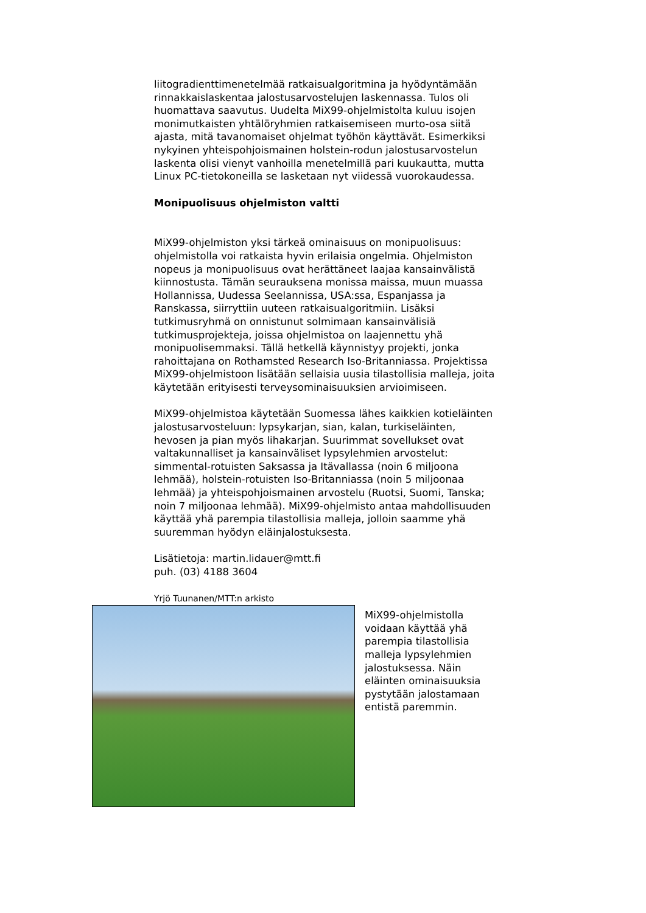liitogradienttimenetelmää ratkaisualgoritmina ja hyödyntämään rinnakkaislaskentaa jalostusarvostelujen laskennassa. Tulos oli huomattava saavutus. Uudelta MiX99-ohjelmistolta kuluu isojen monimutkaisten yhtälöryhmien ratkaisemiseen murto-osa siitä ajasta, mitä tavanomaiset ohjelmat työhön käyttävät. Esimerkiksi nykyinen yhteispohjoismainen holstein-rodun jalostusarvostelun laskenta olisi vienyt vanhoilla menetelmillä pari kuukautta, mutta Linux PC-tietokoneilla se lasketaan nyt viidessä vuorokaudessa.
Monipuolisuus ohjelmiston valtti
MiX99-ohjelmiston yksi tärkeä ominaisuus on monipuolisuus: ohjelmistolla voi ratkaista hyvin erilaisia ongelmia. Ohjelmiston nopeus ja monipuolisuus ovat herättäneet laajaa kansainvälistä kiinnostusta. Tämän seurauksena monissa maissa, muun muassa Hollannissa, Uudessa Seelannissa, USA:ssa, Espanjassa ja Ranskassa, siirryttiin uuteen ratkaisualgoritmiin. Lisäksi tutkimusryhmä on onnistunut solmimaan kansainvälisiä tutkimusprojekteja, joissa ohjelmistoa on laajennettu yhä monipuolisemmaksi. Tällä hetkellä käynnistyy projekti, jonka rahoittajana on Rothamsted Research Iso-Britanniassa. Projektissa MiX99-ohjelmistoon lisätään sellaisia uusia tilastollisia malleja, joita käytetään erityisesti terveysominaisuuksien arvioimiseen.
MiX99-ohjelmistoa käytetään Suomessa lähes kaikkien kotieläinten jalostusarvosteluun: lypsykarjan, sian, kalan, turkiseläinten, hevosen ja pian myös lihakarjan. Suurimmat sovellukset ovat valtakunnalliset ja kansainväliset lypsylehmien arvostelut: simmental-rotuisten Saksassa ja Itävallassa (noin 6 miljoona lehmää), holstein-rotuisten Iso-Britanniassa (noin 5 miljoonaa lehmää) ja yhteispohjoismainen arvostelu (Ruotsi, Suomi, Tanska; noin 7 miljoonaa lehmää). MiX99-ohjelmisto antaa mahdollisuuden käyttää yhä parempia tilastollisia malleja, jolloin saamme yhä suuremman hyödyn eläinjalostuksesta.
Lisätietoja: martin.lidauer@mtt.fi
puh. (03) 4188 3604
Yrjö Tuunanen/MTT:n arkisto
MiX99-ohjelmistolla voidaan käyttää yhä parempia tilastollisia malleja lypsylehmien jalostuksessa. Näin eläinten ominaisuuksia pystytään jalostamaan entistä paremmin.